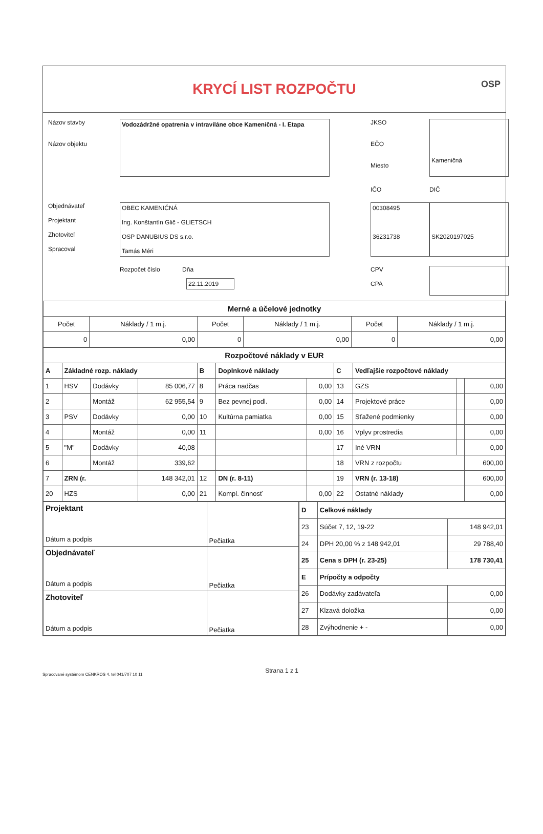KRYCÍ LIST ROZPOČTU
OSP
Názov stavby
Názov objektu
Vodozádržné opatrenia v intraviláne obce Kameničná - I. Etapa
JKSO
EČO
Miesto
Kameničná
IČO
DIČ
Objednávateľ
Projektant
Zhotoviteľ
Spracoval
OBEC KAMENIČNÁ
Ing. Konštantín Glič - GLIETSCH
OSP DANUBIUS DS s.r.o.
Tamás Méri
00308495
36231738
SK2020197025
Rozpočet číslo Dňa
22.11.2019
CPV
CPA
| Merné a účelové jednotky | | | | | |
| Počet | Náklady / 1 m.j. | Počet | Náklady / 1 m.j. | Počet | Náklady / 1 m.j. |
| 0 | 0,00 | 0 | 0,00 | 0 | 0,00 |
| Rozpočtové náklady v EUR | | | | | | | | | | |
| A | Základné rozp. náklady | | | B | Doplnkové náklady | | C | Vedľajšie rozpočtové náklady | | |
| 1 | HSV | Dodávky | 85 006,77 | 8 | Práca nadčas | 0,00 | 13 | GZS | | 0,00 |
| 2 | | Montáž | 62 955,54 | 9 | Bez pevnej podl. | 0,00 | 14 | Projektové práce | | 0,00 |
| 3 | PSV | Dodávky | 0,00 | 10 | Kultúrna pamiatka | 0,00 | 15 | Sťažené podmienky | | 0,00 |
| 4 | | Montáž | 0,00 | 11 | | 0,00 | 16 | Vplyv prostredia | | 0,00 |
| 5 | "M" | Dodávky | 40,08 | | | | 17 | Iné VRN | | 0,00 |
| 6 | | Montáž | 339,62 | | | | 18 | VRN z rozpočtu | | 600,00 |
| 7 | ZRN (r. | | 148 342,01 | 12 | DN (r. 8-11) | | 19 | VRN (r. 13-18) | | 600,00 |
| 20 | HZS | | 0,00 | 21 | Kompl. činnosť | 0,00 | 22 | Ostatné náklady | | 0,00 |
| Projektant Dátum a podpis | Pečiatka |
| Objednávateľ Dátum a podpis | Pečiatka |
| Zhotoviteľ Dátum a podpis | Pečiatka |
| D | Celkové náklady | |
| 23 | Súčet 7, 12, 19-22 | 148 942,01 |
| 24 | DPH 20,00 % z 148 942,01 | 29 788,40 |
| 25 | Cena s DPH (r. 23-25) | 178 730,41 |
| E | Prípočty a odpočty | |
| 26 | Dodávky zadávateľa | 0,00 |
| 27 | Klzavá doložka | 0,00 |
| 28 | Zvýhodnenie + - | 0,00 |
Spracované systémom CENKROS 4, tel 041/707 10 11 Strana 1 z 1